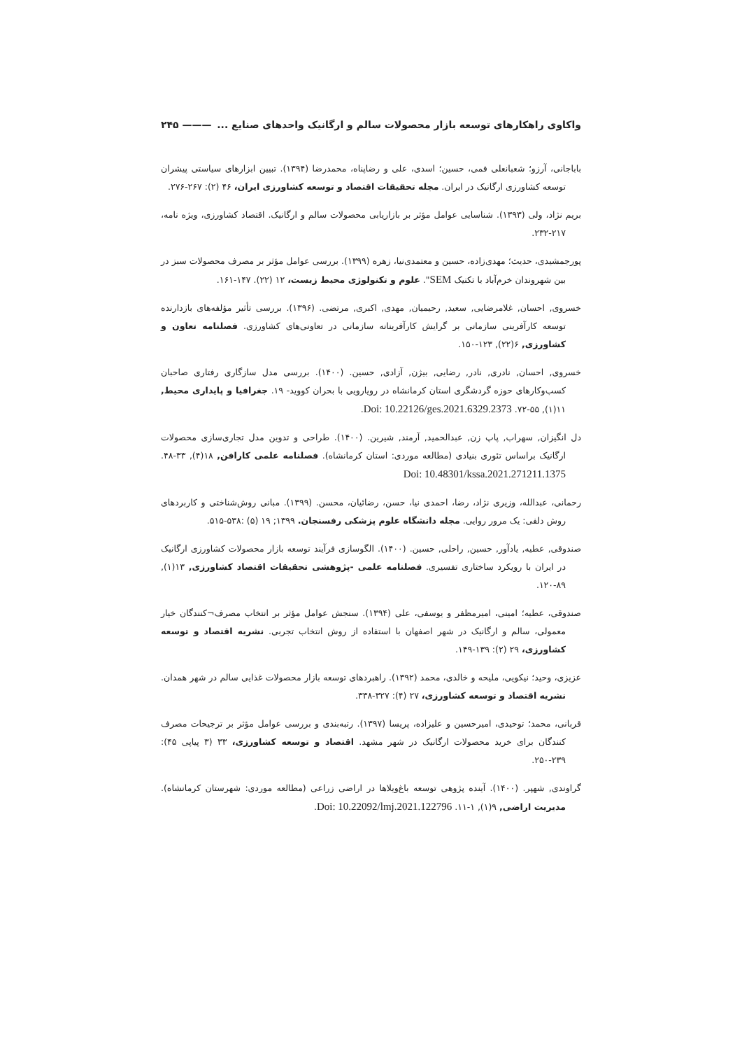واکاوی راهکارهای توسعه بازار محصولات سالم و ارگانیک واحدهای صنایع ... ——— ۲۴۵
باباجانی، آرزو؛ شعبانعلی فمی، حسین؛ اسدی، علی و رضاپناه، محمدرضا (۱۳۹۴). تبیین ابزارهای سیاستی پیشران توسعه کشاورزی ارگانیک در ایران. مجله تحقیقات اقتصاد و توسعه کشاورزی ایران، ۴۶ (۲): ۲۶۷-۲۷۶.
بریم نژاد، ولی (۱۳۹۳). شناسایی عوامل مؤثر بر بازاریابی محصولات سالم و ارگانیک. اقتصاد کشاورزی، ویژه نامه، ۲۱۷-۲۳۲.
پورجمشیدی، حدیث؛ مهدی‌زاده، حسین و معتمدی‌نیا، زهره (۱۳۹۹). بررسی عوامل مؤثر بر مصرف محصولات سبز در بین شهروندان خرم‌آباد با تکنیک SEM". علوم و تکنولوژی محیط زیست، ۱۲ (۲۲). ۱۴۷-۱۶۱.
خسروی, احسان, غلامرضایی, سعید, رحیمیان, مهدی, اکبری, مرتضی. (۱۳۹۶). بررسی تأثیر مؤلفه‌های بازدارنده توسعه کارآفرینی سازمانی بر گرایش کارآفرینانه سازمانی در تعاونی‌های کشاورزی. فصلنامه تعاون و کشاورزی, ۶(۲۲), ۱۲۳-۱۵۰.
خسروی, احسان, نادری, نادر, رضایی, بیژن, آزادی, حسین. (۱۴۰۰). بررسی مدل سازگاری رفتاری صاحبان کسب‌وکارهای حوزه گردشگری استان کرمانشاه در رویارویی با بحران کووید- ۱۹. جغرافیا و پایداری محیط, ۱۱(۱), ۵۵-۷۲. Doi: 10.22126/ges.2021.6329.2373.
دل انگیزان, سهراب, پاپ زن, عبدالحمید, آرمند, شیرین. (۱۴۰۰). طراحی و تدوین مدل تجاری‌سازی محصولات ارگانیک براساس تئوری بنیادی (مطالعه موردی: استان کرمانشاه). فصلنامه علمی کارافن, ۱۸(۴), ۳۳-۴۸. Doi: 10.48301/kssa.2021.271211.1375
رحمانی، عبدالله، وزیری نژاد، رضا، احمدی نیا، حسن، رضائیان، محسن. (۱۳۹۹). مبانی روش‌شناختی و کاربردهای روش دلفی: یک مرور روایی. مجله دانشگاه علوم پزشکی رفسنجان. ۱۳۹۹; ۱۹ (۵) :۵۳۸-۵۱۵.
صندوقی, عطیه, یادآور, حسین, راحلی, حسین. (۱۴۰۰). الگوسازی فرآیند توسعه بازار محصولات کشاورزی ارگانیک در ایران با رویکرد ساختاری تفسیری. فصلنامه علمی -پژوهشی تحقیقات اقتصاد کشاورزی, ۱۳(۱), ۸۹-۱۲۰.
صندوقی، عطیه؛ امینی، امیرمظفر و یوسفی، علی (۱۳۹۴). سنجش عوامل مؤثر بر انتخاب مصرف¬کنندگان خیار معمولی، سالم و ارگانیک در شهر اصفهان با استفاده از روش انتخاب تجربی. نشریه اقتصاد و توسعه کشاورزی، ۲۹ (۲): ۱۳۹-۱۴۹.
عزیزی، وحید؛ نیکویی، ملیحه و خالدی، محمد (۱۳۹۲). راهبردهای توسعه بازار محصولات غذایی سالم در شهر همدان. نشریه اقتصاد و توسعه کشاورزی، ۲۷ (۴): ۳۲۷-۳۳۸.
قربانی، محمد؛ توحیدی، امیرحسین و علیزاده، پریسا (۱۳۹۷). رتبه‌بندی و بررسی عوامل مؤثر بر ترجیحات مصرف کنندگان برای خرید محصولات ارگانیک در شهر مشهد. اقتصاد و توسعه کشاورزی، ۳۳ (۳ پیاپی ۴۵): ۲۳۹-۲۵۰.
گراوندی, شهپر. (۱۴۰۰). آینده پژوهی توسعه باغ‌ویلاها در اراضی زراعی (مطالعه موردی: شهرستان کرمانشاه). مدیریت اراضی, ۹(۱), ۱-۱۱. Doi: 10.22092/lmj.2021.122796.